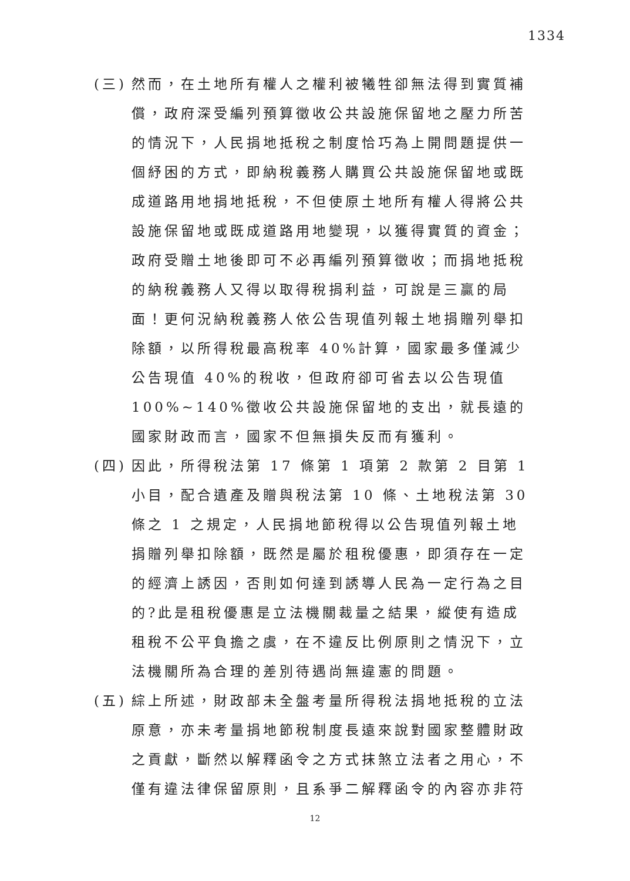1334
(三)
然而，在土地所有權人之權利被犧牲卻無法得到實質補償，政府深受編列預算徵收公共設施保留地之壓力所苦的情況下，人民捐地抵稅之制度恰巧為上開問題提供一個紓困的方式，即納稅義務人購買公共設施保留地或既成道路用地捐地抵稅，不但使原土地所有權人得將公共設施保留地或既成道路用地變現，以獲得實質的資金；政府受贈土地後即可不必再編列預算徵收；而捐地抵稅的納稅義務人又得以取得稅捐利益，可說是三贏的局面！更何況納稅義務人依公告現值列報土地捐贈列舉扣除額，以所得稅最高稅率 40%計算，國家最多僅減少公告現值 40%的稅收，但政府卻可省去以公告現值 100%~140%徵收公共設施保留地的支出，就長遠的國家財政而言，國家不但無損失反而有獲利。
(四)
因此，所得稅法第 17 條第 1 項第 2 款第 2 目第 1 小目，配合遺產及贈與稅法第 10 條、土地稅法第 30 條之 1 之規定，人民捐地節稅得以公告現值列報土地捐贈列舉扣除額，既然是屬於租稅優惠，即須存在一定的經濟上誘因，否則如何達到誘導人民為一定行為之目的?此是租稅優惠是立法機關裁量之結果，縱使有造成租稅不公平負擔之虞，在不違反比例原則之情況下，立法機關所為合理的差別待遇尚無違憲的問題。
(五)
綜上所述，財政部未全盤考量所得稅法捐地抵稅的立法原意，亦未考量捐地節稅制度長遠來說對國家整體財政之貢獻，斷然以解釋函令之方式抹煞立法者之用心，不僅有違法律保留原則，且系爭二解釋函令的內容亦非符
12